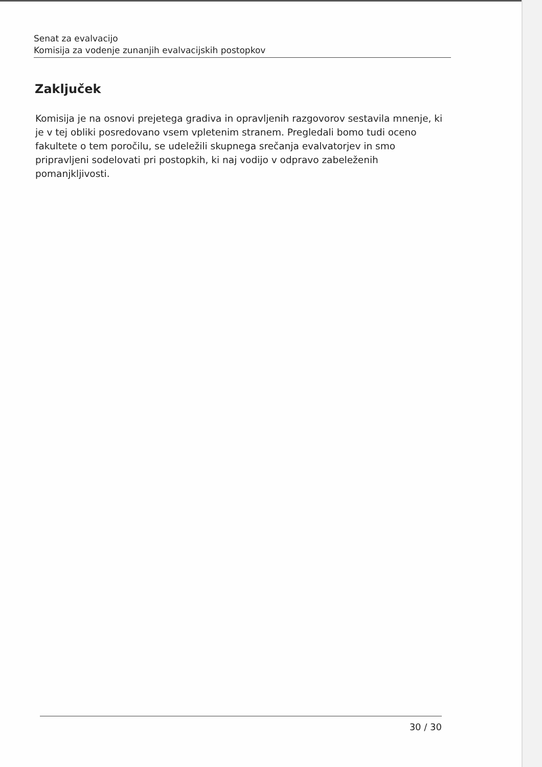Senat za evalvacijo
Komisija za vodenje zunanjih evalvacijskih postopkov
Zaključek
Komisija je na osnovi prejetega gradiva in opravljenih razgovorov sestavila mnenje, ki je v tej obliki posredovano vsem vpletenim stranem. Pregledali bomo tudi oceno fakultete o tem poročilu, se udeležili skupnega srečanja evalvatorjev in smo pripravljeni sodelovati pri postopkih, ki naj vodijo v odpravo zabeleženih pomanjkljivosti.
30 / 30